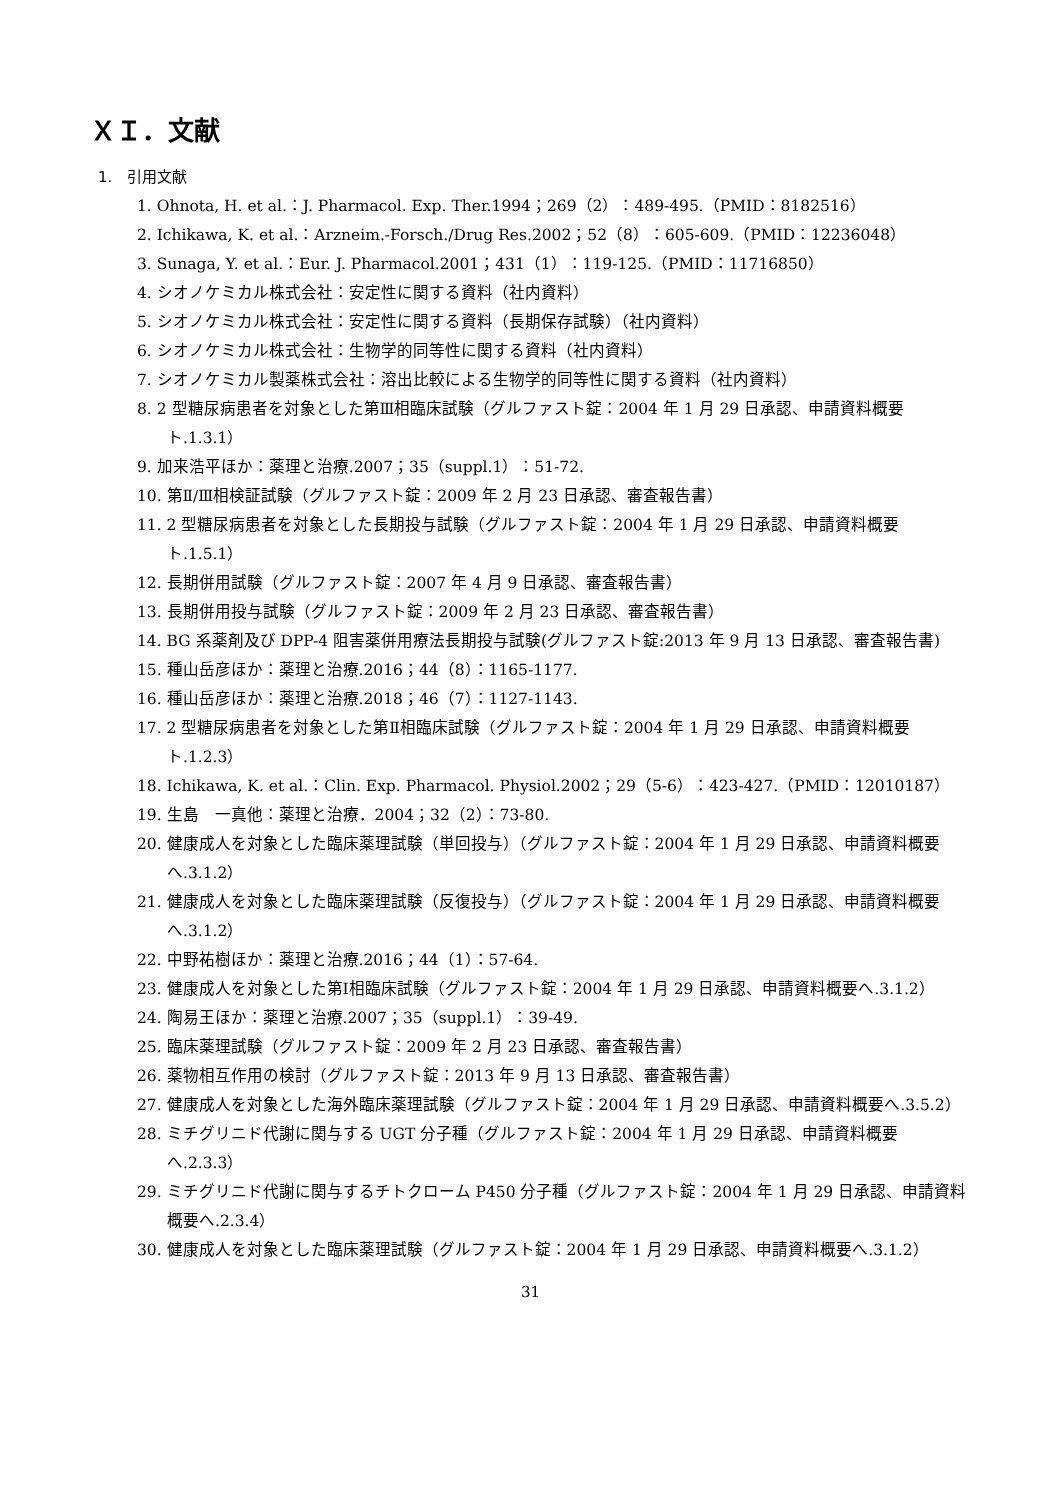ＸＩ．文献
1.　引用文献
1. Ohnota, H. et al.：J. Pharmacol. Exp. Ther.1994；269（2）：489-495.（PMID：8182516）
2. Ichikawa, K. et al.：Arzneim.-Forsch./Drug Res.2002；52（8）：605-609.（PMID：12236048）
3. Sunaga, Y. et al.：Eur. J. Pharmacol.2001；431（1）：119-125.（PMID：11716850）
4. シオノケミカル株式会社：安定性に関する資料（社内資料）
5. シオノケミカル株式会社：安定性に関する資料（長期保存試験）（社内資料）
6. シオノケミカル株式会社：生物学的同等性に関する資料（社内資料）
7. シオノケミカル製薬株式会社：溶出比較による生物学的同等性に関する資料（社内資料）
8. 2 型糖尿病患者を対象とした第Ⅲ相臨床試験（グルファスト錠：2004 年 1 月 29 日承認、申請資料概要ト.1.3.1）
9. 加来浩平ほか：薬理と治療.2007；35（suppl.1）：51-72.
10. 第Ⅱ/Ⅲ相検証試験（グルファスト錠：2009 年 2 月 23 日承認、審査報告書）
11. 2 型糖尿病患者を対象とした長期投与試験（グルファスト錠：2004 年 1 月 29 日承認、申請資料概要ト.1.5.1）
12. 長期併用試験（グルファスト錠：2007 年 4 月 9 日承認、審査報告書）
13. 長期併用投与試験（グルファスト錠：2009 年 2 月 23 日承認、審査報告書）
14. BG 系薬剤及び DPP-4 阻害薬併用療法長期投与試験(グルファスト錠:2013 年 9 月 13 日承認、審査報告書)
15. 種山岳彦ほか：薬理と治療.2016；44（8）：1165-1177.
16. 種山岳彦ほか：薬理と治療.2018；46（7）：1127-1143.
17. 2 型糖尿病患者を対象とした第Ⅱ相臨床試験（グルファスト錠：2004 年 1 月 29 日承認、申請資料概要ト.1.2.3）
18. Ichikawa, K. et al.：Clin. Exp. Pharmacol. Physiol.2002；29（5-6）：423-427.（PMID：12010187）
19. 生島　一真他：薬理と治療．2004；32（2）：73-80.
20. 健康成人を対象とした臨床薬理試験（単回投与）（グルファスト錠：2004 年 1 月 29 日承認、申請資料概要へ.3.1.2）
21. 健康成人を対象とした臨床薬理試験（反復投与）（グルファスト錠：2004 年 1 月 29 日承認、申請資料概要へ.3.1.2）
22. 中野祐樹ほか：薬理と治療.2016；44（1）：57-64.
23. 健康成人を対象とした第Ⅰ相臨床試験（グルファスト錠：2004 年 1 月 29 日承認、申請資料概要へ.3.1.2）
24. 陶易王ほか：薬理と治療.2007；35（suppl.1）：39-49.
25. 臨床薬理試験（グルファスト錠：2009 年 2 月 23 日承認、審査報告書）
26. 薬物相互作用の検討（グルファスト錠：2013 年 9 月 13 日承認、審査報告書）
27. 健康成人を対象とした海外臨床薬理試験（グルファスト錠：2004 年 1 月 29 日承認、申請資料概要へ.3.5.2）
28. ミチグリニド代謝に関与する UGT 分子種（グルファスト錠：2004 年 1 月 29 日承認、申請資料概要へ.2.3.3）
29. ミチグリニド代謝に関与するチトクローム P450 分子種（グルファスト錠：2004 年 1 月 29 日承認、申請資料概要へ.2.3.4）
30. 健康成人を対象とした臨床薬理試験（グルファスト錠：2004 年 1 月 29 日承認、申請資料概要へ.3.1.2）
31